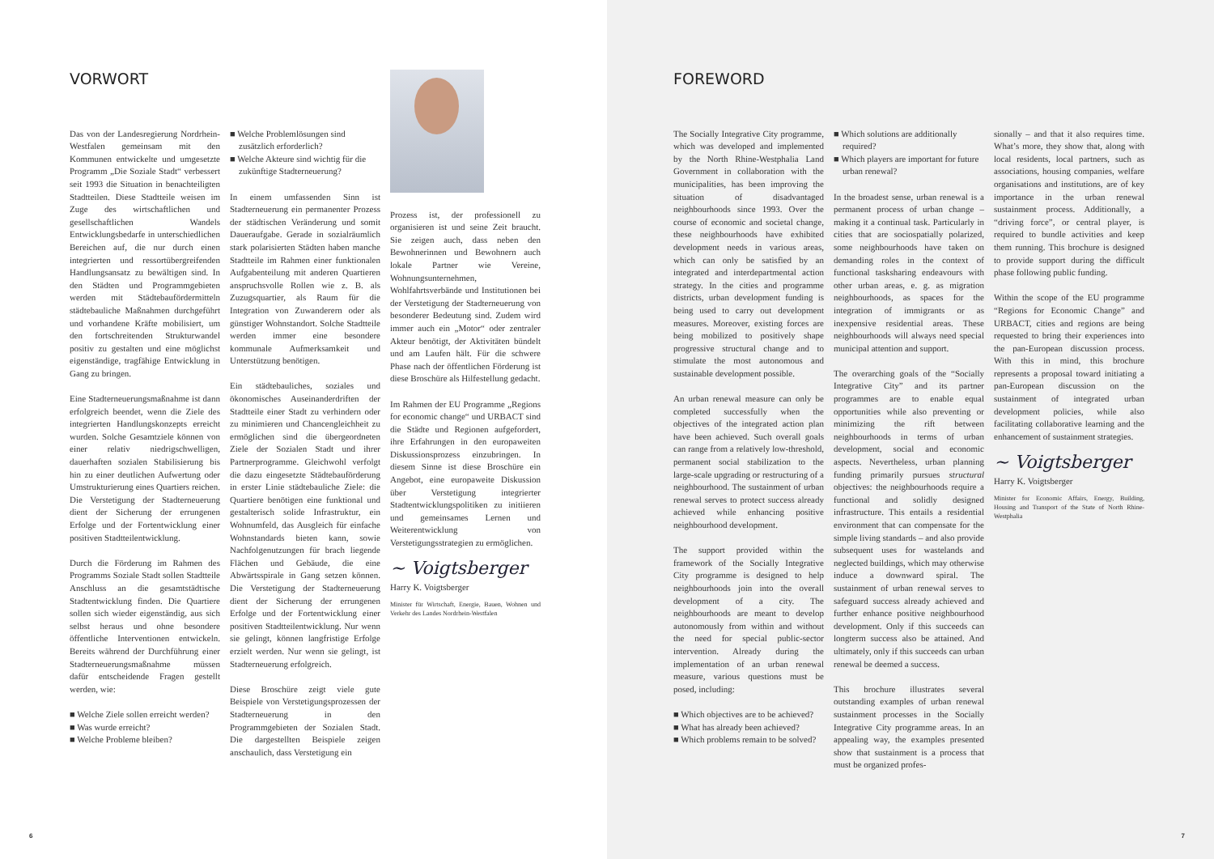VORWORT
Das von der Landesregierung Nordrhein-Westfalen gemeinsam mit den Kommunen entwickelte und umgesetzte Programm „Die Soziale Stadt“ verbessert seit 1993 die Situation in benachteiligten Stadtteilen. Diese Stadtteile weisen im Zuge des wirtschaftlichen und gesellschaftlichen Wandels Entwicklungsbedarfe in unterschiedlichen Bereichen auf, die nur durch einen integrierten und ressortübergreifenden Handlungsansatz zu bewältigen sind. In den Städten und Programmgebieten werden mit Städtebaufördermitteln städtebauliche Maßnahmen durchgeführt und vorhandene Kräfte mobilisiert, um den fortschreitenden Strukturwandel positiv zu gestalten und eine möglichst eigenständige, tragfähige Entwicklung in Gang zu bringen.
Eine Stadterneuerungsmaßnahme ist dann erfolgreich beendet, wenn die Ziele des integrierten Handlungskonzepts erreicht wurden. Solche Gesamtziele können von einer relativ niedrigschwelligen, dauerhaften sozialen Stabilisierung bis hin zu einer deutlichen Aufwertung oder Umstrukturierung eines Quartiers reichen. Die Verstetigung der Stadterneuerung dient der Sicherung der errungenen Erfolge und der Fortentwicklung einer positiven Stadtteilentwicklung.
Durch die Förderung im Rahmen des Programms Soziale Stadt sollen Stadtteile Anschluss an die gesamtstädtische Stadtentwicklung finden. Die Quartiere sollen sich wieder eigenständig, aus sich selbst heraus und ohne besondere öffentliche Interventionen entwickeln. Bereits während der Durchführung einer Stadterneuerungsmaßnahme müssen dafür entscheidende Fragen gestellt werden, wie:
■ Welche Ziele sollen erreicht werden?
■ Was wurde erreicht?
■ Welche Probleme bleiben?
■ Welche Problemlösungen sind zusätzlich erforderlich?
■ Welche Akteure sind wichtig für die zukünftige Stadterneuerung?
In einem umfassenden Sinn ist Stadterneuerung ein permanenter Prozess der städtischen Veränderung und somit Daueraufgabe. Gerade in sozialräumlich stark polarisierten Städten haben manche Stadtteile im Rahmen einer funktionalen Aufgabenteilung mit anderen Quartieren anspruchsvolle Rollen wie z. B. als Zuzugsquartier, als Raum für die Integration von Zuwanderern oder als günstiger Wohnstandort. Solche Stadtteile werden immer eine besondere kommunale Aufmerksamkeit und Unterstützung benötigen.
Ein städtebauliches, soziales und ökonomisches Auseinanderdriften der Stadtteile einer Stadt zu verhindern oder zu minimieren und Chancengleichheit zu ermöglichen sind die übergeordneten Ziele der Sozialen Stadt und ihrer Partnerprogramme. Gleichwohl verfolgt die dazu eingesetzte Städtebauförderung in erster Linie städtebauliche Ziele: die Quartiere benötigen eine funktional und gestalterisch solide Infrastruktur, ein Wohnumfeld, das Ausgleich für einfache Wohnstandards bieten kann, sowie Nachfolgenutzungen für brach liegende Flächen und Gebäude, die eine Abwärtsspirale in Gang setzen können. Die Verstetigung der Stadterneuerung dient der Sicherung der errungenen Erfolge und der Fortentwicklung einer positiven Stadtteilentwicklung. Nur wenn sie gelingt, können langfristige Erfolge erzielt werden. Nur wenn sie gelingt, ist Stadterneuerung erfolgreich.
Diese Broschüre zeigt viele gute Beispiele von Verstetigungsprozessen der Stadterneuerung in den Programmgebieten der Sozialen Stadt. Die dargestellten Beispiele zeigen anschaulich, dass Verstetigung ein
Prozess ist, der professionell zu organisieren ist und seine Zeit braucht. Sie zeigen auch, dass neben den Bewohnerinnen und Bewohnern auch lokale Partner wie Vereine, Wohnungsunternehmen, Wohlfahrtsverbände und Institutionen bei der Verstetigung der Stadterneuerung von besonderer Bedeutung sind. Zudem wird immer auch ein „Motor“ oder zentraler Akteur benötigt, der Aktivitäten bündelt und am Laufen hält. Für die schwere Phase nach der öffentlichen Förderung ist diese Broschüre als Hilfestellung gedacht.
Im Rahmen der EU Programme „Regions for economic change“ und URBACT sind die Städte und Regionen aufgefordert, ihre Erfahrungen in den europaweiten Diskussionsprozess einzubringen. In diesem Sinne ist diese Broschüre ein Angebot, eine europaweite Diskussion über Verstetigung integrierter Stadtentwicklungspolitiken zu initiieren und gemeinsames Lernen und Weiterentwicklung von Verstetigungsstrategien zu ermöglichen.
~ Voigtsberger
Harry K. Voigtsberger
Minister für Wirtschaft, Energie, Bauen, Wohnen und Verkehr des Landes Nordrhein-Westfalen
6
FOREWORD
The Socially Integrative City programme, which was developed and implemented by the North Rhine-Westphalia Land Government in collaboration with the municipalities, has been improving the situation of disadvantaged neighbourhoods since 1993. Over the course of economic and societal change, these neighbourhoods have exhibited development needs in various areas, which can only be satisfied by an integrated and interdepartmental action strategy. In the cities and programme districts, urban development funding is being used to carry out development measures. Moreover, existing forces are being mobilized to positively shape progressive structural change and to stimulate the most autonomous and sustainable development possible.
An urban renewal measure can only be completed successfully when the objectives of the integrated action plan have been achieved. Such overall goals can range from a relatively low-threshold, permanent social stabilization to the large-scale upgrading or restructuring of a neighbourhood. The sustainment of urban renewal serves to protect success already achieved while enhancing positive neighbourhood development.
The support provided within the framework of the Socially Integrative City programme is designed to help neighbourhoods join into the overall development of a city. The neighbourhoods are meant to develop autonomously from within and without the need for special public-sector intervention. Already during the implementation of an urban renewal measure, various questions must be posed, including:
■ Which objectives are to be achieved?
■ What has already been achieved?
■ Which problems remain to be solved?
■ Which solutions are additionally required?
■ Which players are important for future urban renewal?
In the broadest sense, urban renewal is a permanent process of urban change – making it a continual task. Particularly in cities that are sociospatially polarized, some neighbourhoods have taken on demanding roles in the context of functional tasksharing endeavours with other urban areas, e. g. as migration neighbourhoods, as spaces for the integration of immigrants or as inexpensive residential areas. These neighbourhoods will always need special municipal attention and support.
The overarching goals of the “Socially Integrative City” and its partner programmes are to enable equal opportunities while also preventing or minimizing the rift between neighbourhoods in terms of urban development, social and economic aspects. Nevertheless, urban planning funding primarily pursues structural objectives: the neighbourhoods require a functional and solidly designed infrastructure. This entails a residential environment that can compensate for the simple living standards – and also provide subsequent uses for wastelands and neglected buildings, which may otherwise induce a downward spiral. The sustainment of urban renewal serves to safeguard success already achieved and further enhance positive neighbourhood development. Only if this succeeds can longterm success also be attained. And ultimately, only if this succeeds can urban renewal be deemed a success.
This brochure illustrates several outstanding examples of urban renewal sustainment processes in the Socially Integrative City programme areas. In an appealing way, the examples presented show that sustainment is a process that must be organized profes-
sionally – and that it also requires time. What’s more, they show that, along with local residents, local partners, such as associations, housing companies, welfare organisations and institutions, are of key importance in the urban renewal sustainment process. Additionally, a “driving force”, or central player, is required to bundle activities and keep them running. This brochure is designed to provide support during the difficult phase following public funding.
Within the scope of the EU programme “Regions for Economic Change” and URBACT, cities and regions are being requested to bring their experiences into the pan-European discussion process. With this in mind, this brochure represents a proposal toward initiating a pan-European discussion on the sustainment of integrated urban development policies, while also facilitating collaborative learning and the enhancement of sustainment strategies.
~ Voigtsberger
Harry K. Voigtsberger
Minister for Economic Affairs, Energy, Building, Housing and Transport of the State of North Rhine-Westphalia
7